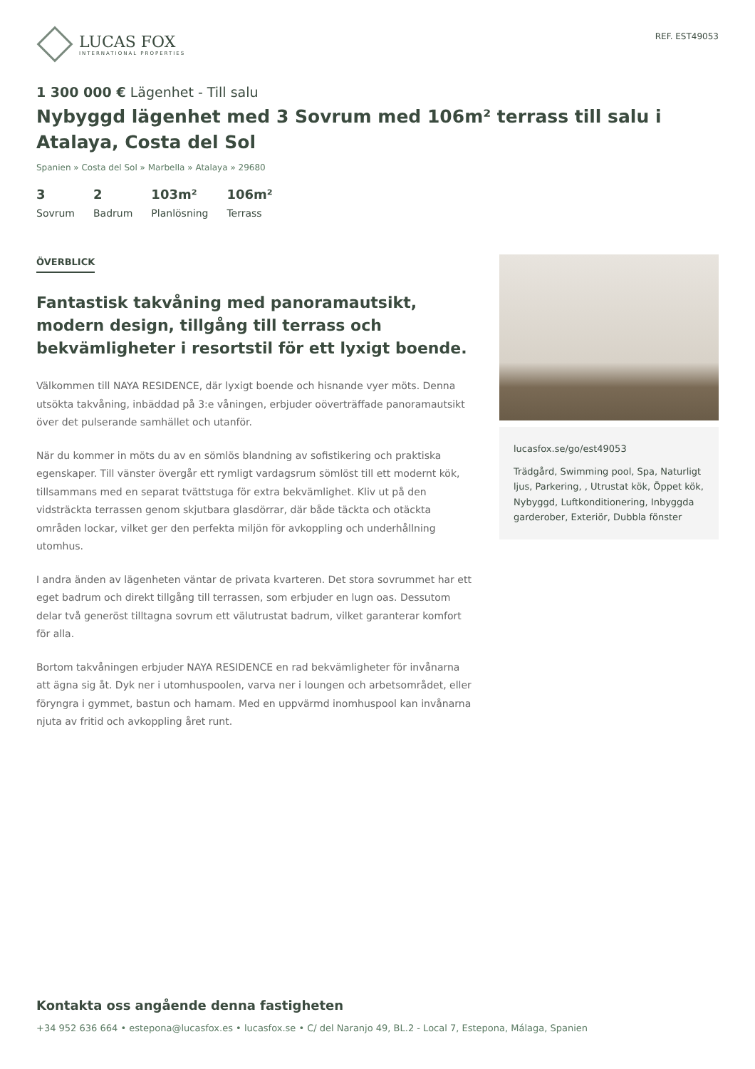LUCAS FOX
INTERNATIONAL PROPERTIES
REF. EST49053
1 300 000 € Lägenhet - Till salu
Nybyggd lägenhet med 3 Sovrum med 106m² terrass till salu i Atalaya, Costa del Sol
Spanien » Costa del Sol » Marbella » Atalaya » 29680
3
Sovrum
2
Badrum
103m²
Planlösning
106m²
Terrass
ÖVERBLICK
Fantastisk takvåning med panoramautsikt, modern design, tillgång till terrass och bekvämligheter i resortstil för ett lyxigt boende.
Välkommen till NAYA RESIDENCE, där lyxigt boende och hisnande vyer möts. Denna utsökta takvåning, inbäddad på 3:e våningen, erbjuder oöverträffade panoramautsikt över det pulserande samhället och utanför.
När du kommer in möts du av en sömlös blandning av sofistikering och praktiska egenskaper. Till vänster övergår ett rymligt vardagsrum sömlöst till ett modernt kök, tillsammans med en separat tvättstuga för extra bekvämlighet. Kliv ut på den vidsträckta terrassen genom skjutbara glasdörrar, där både täckta och otäckta områden lockar, vilket ger den perfekta miljön för avkoppling och underhållning utomhus.
I andra änden av lägenheten väntar de privata kvarteren. Det stora sovrummet har ett eget badrum och direkt tillgång till terrassen, som erbjuder en lugn oas. Dessutom delar två generöst tilltagna sovrum ett välutrustat badrum, vilket garanterar komfort för alla.
Bortom takvåningen erbjuder NAYA RESIDENCE en rad bekvämligheter för invånarna att ägna sig åt. Dyk ner i utomhuspoolen, varva ner i loungen och arbetsområdet, eller föryngra i gymmet, bastun och hamam. Med en uppvärmd inomhuspool kan invånarna njuta av fritid och avkoppling året runt.
lucasfox.se/go/est49053
Trädgård, Swimming pool, Spa, Naturligt ljus, Parkering, , Utrustat kök, Öppet kök, Nybyggd, Luftkonditionering, Inbyggda garderober, Exteriör, Dubbla fönster
Kontakta oss angående denna fastigheten
+34 952 636 664 • estepona@lucasfox.es • lucasfox.se • C/ del Naranjo 49, BL.2 - Local 7, Estepona, Málaga, Spanien